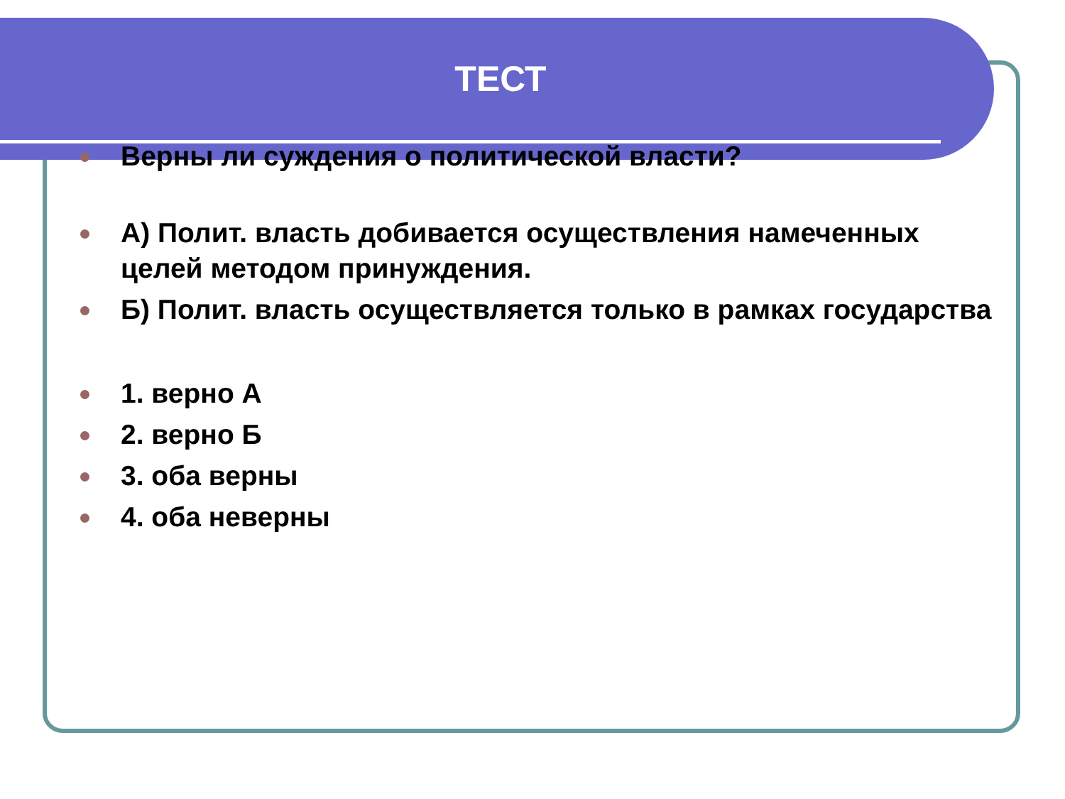ТЕСТ
Верны ли суждения о политической власти?
А) Полит. власть добивается осуществления намеченных целей методом принуждения.
Б) Полит. власть осуществляется только в рамках государства
1. верно А
2. верно Б
3. оба верны
4. оба неверны